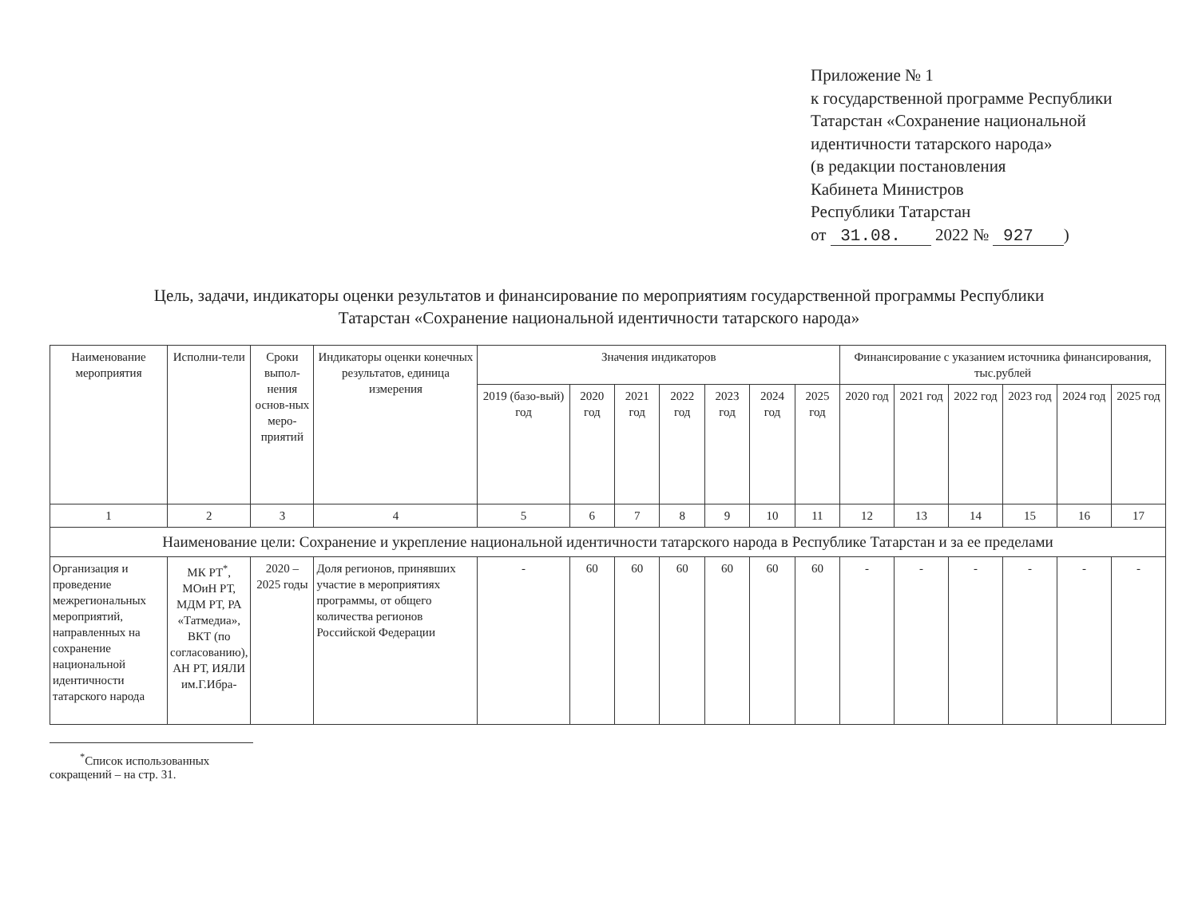Приложение № 1
к государственной программе Республики Татарстан «Сохранение национальной идентичности татарского народа»
(в редакции постановления
Кабинета Министров
Республики Татарстан
от 31.08. 2022 № 927 )
Цель, задачи, индикаторы оценки результатов и финансирование по мероприятиям государственной программы Республики Татарстан «Сохранение национальной идентичности татарского народа»
| Наименование мероприятия | Исполни-тели | Сроки выпол-нения основ-ных меро-приятий | Индикаторы оценки конечных результатов, единица измерения | Значения индикаторов | | | | | | | Финансирование с указанием источника финансирования, тыс.рублей | | | | | |
| --- | --- | --- | --- | --- | --- | --- | --- | --- | --- | --- | --- | --- | --- | --- | --- | --- |
| | | | | 2019 (базо-вый) год | 2020 год | 2021 год | 2022 год | 2023 год | 2024 год | 2025 год | 2020 год | 2021 год | 2022 год | 2023 год | 2024 год | 2025 год |
| 1 | 2 | 3 | 4 | 5 | 6 | 7 | 8 | 9 | 10 | 11 | 12 | 13 | 14 | 15 | 16 | 17 |
| Наименование цели: Сохранение и укрепление национальной идентичности татарского народа в Республике Татарстан и за ее пределами | | | | | | | | | | | | | | | | |
| Организация и проведение межрегиональных мероприятий, направленных на сохранение национальной идентичности татарского народа | МК РТ<sup>*</sup>, МОиН РТ, МДМ РТ, РА «Татмедиа», ВКТ (по согласованию), АН РТ, ИЯЛИ им.Г.Ибра- | 2020 – 2025 годы | Доля регионов, принявших участие в мероприятиях программы, от общего количества регионов Российской Федерации | - | 60 | 60 | 60 | 60 | 60 | 60 | - | - | - | - | - | - |
<sup>*</sup> Список использованных сокращений – на стр. 31.